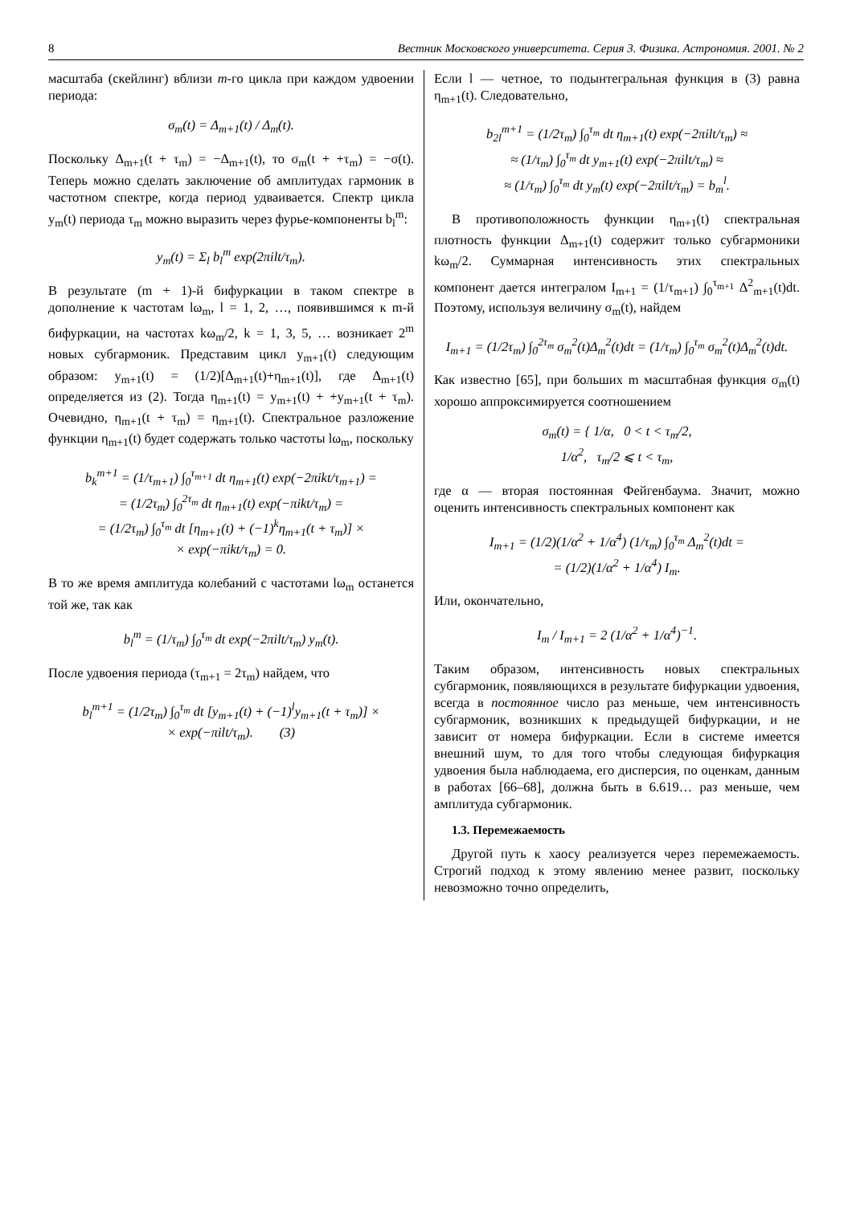8 Вестник Московского университета. Серия 3. Физика. Астрономия. 2001. № 2
масштаба (скейлинг) вблизи m-го цикла при каждом удвоении периода:
σ<sub>m</sub>(t) = Δ<sub>m+1</sub>(t) / Δ<sub>m</sub>(t).
Поскольку Δ<sub>m+1</sub>(t + τ<sub>m</sub>) = −Δ<sub>m+1</sub>(t), то σ<sub>m</sub>(t + +τ<sub>m</sub>) = −σ(t). Теперь можно сделать заключение об амплитудах гармоник в частотном спектре, когда период удваивается. Спектр цикла y<sub>m</sub>(t) периода τ<sub>m</sub> можно выразить через фурье-компоненты b<sub>l</sub><sup>m</sup>:
y<sub>m</sub>(t) = Σ<sub>l</sub> b<sub>l</sub><sup>m</sup> exp(2πilt/τ<sub>m</sub>).
В результате (m + 1)-й бифуркации в таком спектре в дополнение к частотам lω<sub>m</sub>, l = 1, 2, …, появившимся к m-й бифуркации, на частотах kω<sub>m</sub>/2, k = 1, 3, 5, … возникает 2<sup>m</sup> новых субгармоник. Представим цикл y<sub>m+1</sub>(t) следующим образом: y<sub>m+1</sub>(t) = (1/2)[Δ<sub>m+1</sub>(t)+η<sub>m+1</sub>(t)], где Δ<sub>m+1</sub>(t) определяется из (2). Тогда η<sub>m+1</sub>(t) = y<sub>m+1</sub>(t) + +y<sub>m+1</sub>(t + τ<sub>m</sub>). Очевидно, η<sub>m+1</sub>(t + τ<sub>m</sub>) = η<sub>m+1</sub>(t). Спектральное разложение функции η<sub>m+1</sub>(t) будет содержать только частоты lω<sub>m</sub>, поскольку
b<sub>k</sub><sup>m+1</sup> = (1/τ<sub>m+1</sub>) ∫<sub>0</sub><sup>τ<sub>m+1</sub></sup> dt η<sub>m+1</sub>(t) exp(−2πikt/τ<sub>m+1</sub>) =
= (1/2τ<sub>m</sub>) ∫<sub>0</sub><sup>2τ<sub>m</sub></sup> dt η<sub>m+1</sub>(t) exp(−πikt/τ<sub>m</sub>) =
= (1/2τ<sub>m</sub>) ∫<sub>0</sub><sup>τ<sub>m</sub></sup> dt [η<sub>m+1</sub>(t) + (−1)<sup>k</sup>η<sub>m+1</sub>(t + τ<sub>m</sub>)] ×
× exp(−πikt/τ<sub>m</sub>) = 0.
В то же время амплитуда колебаний с частотами lω<sub>m</sub> останется той же, так как
b<sub>l</sub><sup>m</sup> = (1/τ<sub>m</sub>) ∫<sub>0</sub><sup>τ<sub>m</sub></sup> dt exp(−2πilt/τ<sub>m</sub>) y<sub>m</sub>(t).
После удвоения периода (τ<sub>m+1</sub> = 2τ<sub>m</sub>) найдем, что
b<sub>l</sub><sup>m+1</sup> = (1/2τ<sub>m</sub>) ∫<sub>0</sub><sup>τ<sub>m</sub></sup> dt [y<sub>m+1</sub>(t) + (−1)<sup>l</sup>y<sub>m+1</sub>(t + τ<sub>m</sub>)] ×
× exp(−πilt/τ<sub>m</sub>). (3)
Если l — четное, то подынтегральная функция в (3) равна η<sub>m+1</sub>(t). Следовательно,
b<sub>2l</sub><sup>m+1</sup> = (1/2τ<sub>m</sub>) ∫<sub>0</sub><sup>τ<sub>m</sub></sup> dt η<sub>m+1</sub>(t) exp(−2πilt/τ<sub>m</sub>) ≈
≈ (1/τ<sub>m</sub>) ∫<sub>0</sub><sup>τ<sub>m</sub></sup> dt y<sub>m+1</sub>(t) exp(−2πilt/τ<sub>m</sub>) ≈
≈ (1/τ<sub>m</sub>) ∫<sub>0</sub><sup>τ<sub>m</sub></sup> dt y<sub>m</sub>(t) exp(−2πilt/τ<sub>m</sub>) = b<sub>m</sub><sup>l</sup>.
В противоположность функции η<sub>m+1</sub>(t) спектральная плотность функции Δ<sub>m+1</sub>(t) содержит только субгармоники kω<sub>m</sub>/2. Суммарная интенсивность этих спектральных компонент дается интегралом I<sub>m+1</sub> = (1/τ<sub>m+1</sub>) ∫<sub>0</sub><sup>τ<sub>m+1</sub></sup> Δ<sup>2</sup><sub>m+1</sub>(t)dt. Поэтому, используя величину σ<sub>m</sub>(t), найдем
I<sub>m+1</sub> = (1/2τ<sub>m</sub>) ∫<sub>0</sub><sup>2τ<sub>m</sub></sup> σ<sub>m</sub><sup>2</sup>(t)Δ<sub>m</sub><sup>2</sup>(t)dt = (1/τ<sub>m</sub>) ∫<sub>0</sub><sup>τ<sub>m</sub></sup> σ<sub>m</sub><sup>2</sup>(t)Δ<sub>m</sub><sup>2</sup>(t)dt.
Как известно [65], при больших m масштабная функция σ<sub>m</sub>(t) хорошо аппроксимируется соотношением
σ<sub>m</sub>(t) = { 1/α, 0 < t < τ<sub>m</sub>/2,
1/α<sup>2</sup>, τ<sub>m</sub>/2 ⩽ t < τ<sub>m</sub>,
где α — вторая постоянная Фейгенбаума. Значит, можно оценить интенсивность спектральных компонент как
I<sub>m+1</sub> = (1/2)(1/α<sup>2</sup> + 1/α<sup>4</sup>) (1/τ<sub>m</sub>) ∫<sub>0</sub><sup>τ<sub>m</sub></sup> Δ<sub>m</sub><sup>2</sup>(t)dt =
= (1/2)(1/α<sup>2</sup> + 1/α<sup>4</sup>) I<sub>m</sub>.
Или, окончательно,
I<sub>m</sub> / I<sub>m+1</sub> = 2 (1/α<sup>2</sup> + 1/α<sup>4</sup>)<sup>−1</sup>.
Таким образом, интенсивность новых спектральных субгармоник, появляющихся в результате бифуркации удвоения, всегда в постоянное число раз меньше, чем интенсивность субгармоник, возникших к предыдущей бифуркации, и не зависит от номера бифуркации. Если в системе имеется внешний шум, то для того чтобы следующая бифуркация удвоения была наблюдаема, его дисперсия, по оценкам, данным в работах [66–68], должна быть в 6.619… раз меньше, чем амплитуда субгармоник.
1.3. Перемежаемость
Другой путь к хаосу реализуется через перемежаемость. Строгий подход к этому явлению менее развит, поскольку невозможно точно определить,